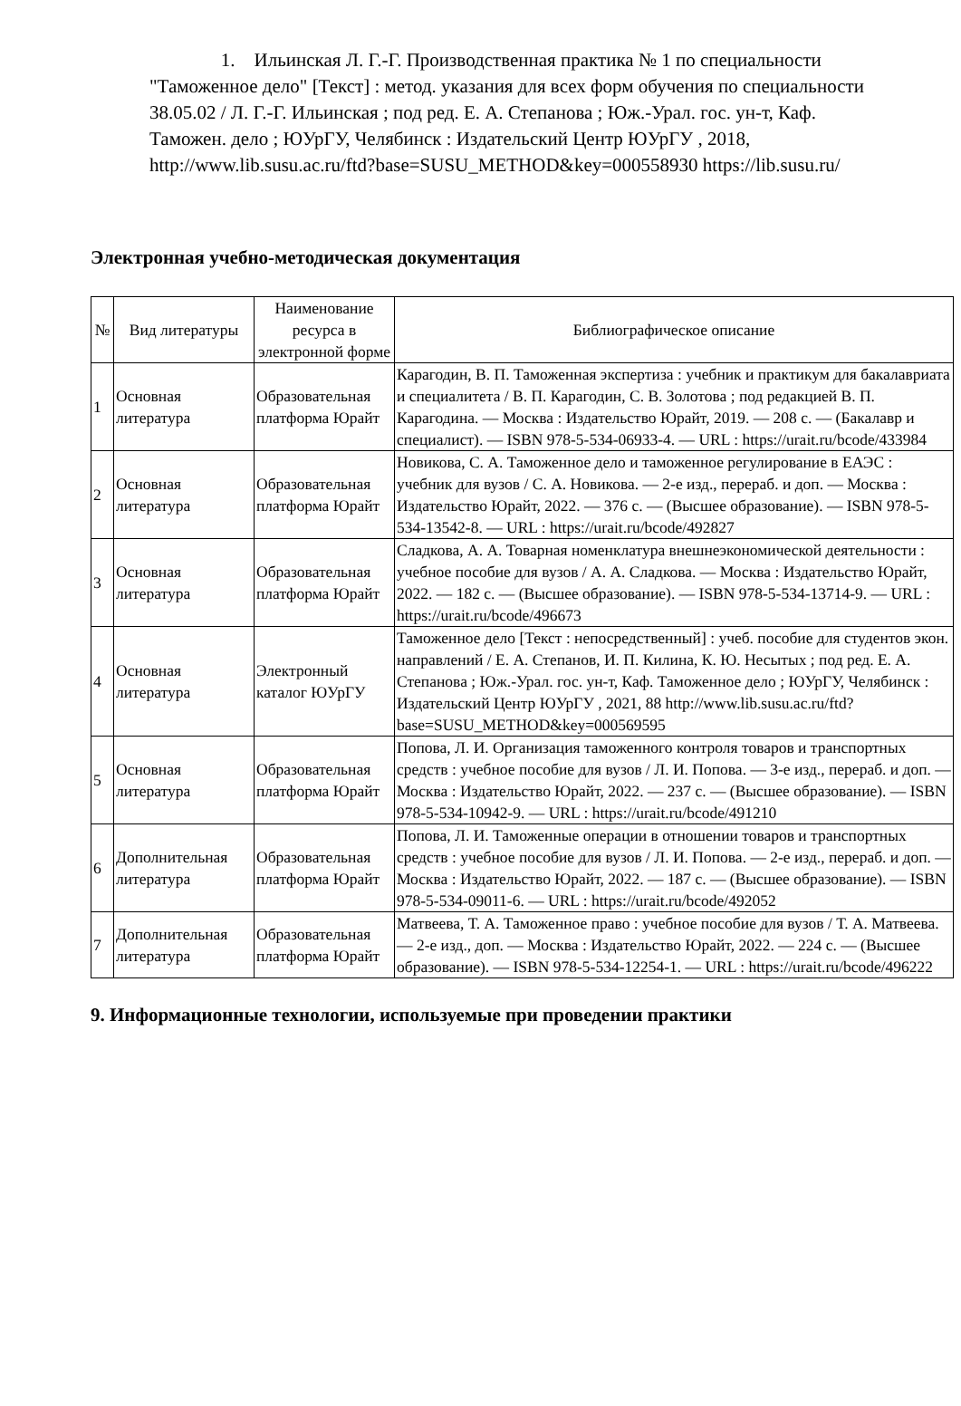1. Ильинская Л. Г.-Г. Производственная практика № 1 по специальности "Таможенное дело" [Текст] : метод. указания для всех форм обучения по специальности 38.05.02 / Л. Г.-Г. Ильинская ; под ред. Е. А. Степанова ; Юж.-Урал. гос. ун-т, Каф. Таможен. дело ; ЮУрГУ, Челябинск : Издательский Центр ЮУрГУ , 2018, http://www.lib.susu.ac.ru/ftd?base=SUSU_METHOD&key=000558930 https://lib.susu.ru/
Электронная учебно-методическая документация
| № | Вид литературы | Наименование ресурса в электронной форме | Библиографическое описание |
| --- | --- | --- | --- |
| 1 | Основная литература | Образовательная платформа Юрайт | Карагодин, В. П. Таможенная экспертиза : учебник и практикум для бакалавриата и специалитета / В. П. Карагодин, С. В. Золотова ; под редакцией В. П. Карагодина. — Москва : Издательство Юрайт, 2019. — 208 с. — (Бакалавр и специалист). — ISBN 978-5-534-06933-4. — URL : https://urait.ru/bcode/433984 |
| 2 | Основная литература | Образовательная платформа Юрайт | Новикова, С. А. Таможенное дело и таможенное регулирование в ЕАЭС : учебник для вузов / С. А. Новикова. — 2-е изд., перераб. и доп. — Москва : Издательство Юрайт, 2022. — 376 с. — (Высшее образование). — ISBN 978-5-534-13542-8. — URL : https://urait.ru/bcode/492827 |
| 3 | Основная литература | Образовательная платформа Юрайт | Сладкова, А. А. Товарная номенклатура внешнеэкономической деятельности : учебное пособие для вузов / А. А. Сладкова. — Москва : Издательство Юрайт, 2022. — 182 с. — (Высшее образование). — ISBN 978-5-534-13714-9. — URL : https://urait.ru/bcode/496673 |
| 4 | Основная литература | Электронный каталог ЮУрГУ | Таможенное дело [Текст : непосредственный] : учеб. пособие для студентов экон. направлений / Е. А. Степанов, И. П. Килина, К. Ю. Несытых ; под ред. Е. А. Степанова ; Юж.-Урал. гос. ун-т, Каф. Таможенное дело ; ЮУрГУ, Челябинск : Издательский Центр ЮУрГУ , 2021, 88 http://www.lib.susu.ac.ru/ftd?base=SUSU_METHOD&key=000569595 |
| 5 | Основная литература | Образовательная платформа Юрайт | Попова, Л. И. Организация таможенного контроля товаров и транспортных средств : учебное пособие для вузов / Л. И. Попова. — 3-е изд., перераб. и доп. — Москва : Издательство Юрайт, 2022. — 237 с. — (Высшее образование). — ISBN 978-5-534-10942-9. — URL : https://urait.ru/bcode/491210 |
| 6 | Дополнительная литература | Образовательная платформа Юрайт | Попова, Л. И. Таможенные операции в отношении товаров и транспортных средств : учебное пособие для вузов / Л. И. Попова. — 2-е изд., перераб. и доп. — Москва : Издательство Юрайт, 2022. — 187 с. — (Высшее образование). — ISBN 978-5-534-09011-6. — URL : https://urait.ru/bcode/492052 |
| 7 | Дополнительная литература | Образовательная платформа Юрайт | Матвеева, Т. А. Таможенное право : учебное пособие для вузов / Т. А. Матвеева. — 2-е изд., доп. — Москва : Издательство Юрайт, 2022. — 224 с. — (Высшее образование). — ISBN 978-5-534-12254-1. — URL : https://urait.ru/bcode/496222 |
9. Информационные технологии, используемые при проведении практики